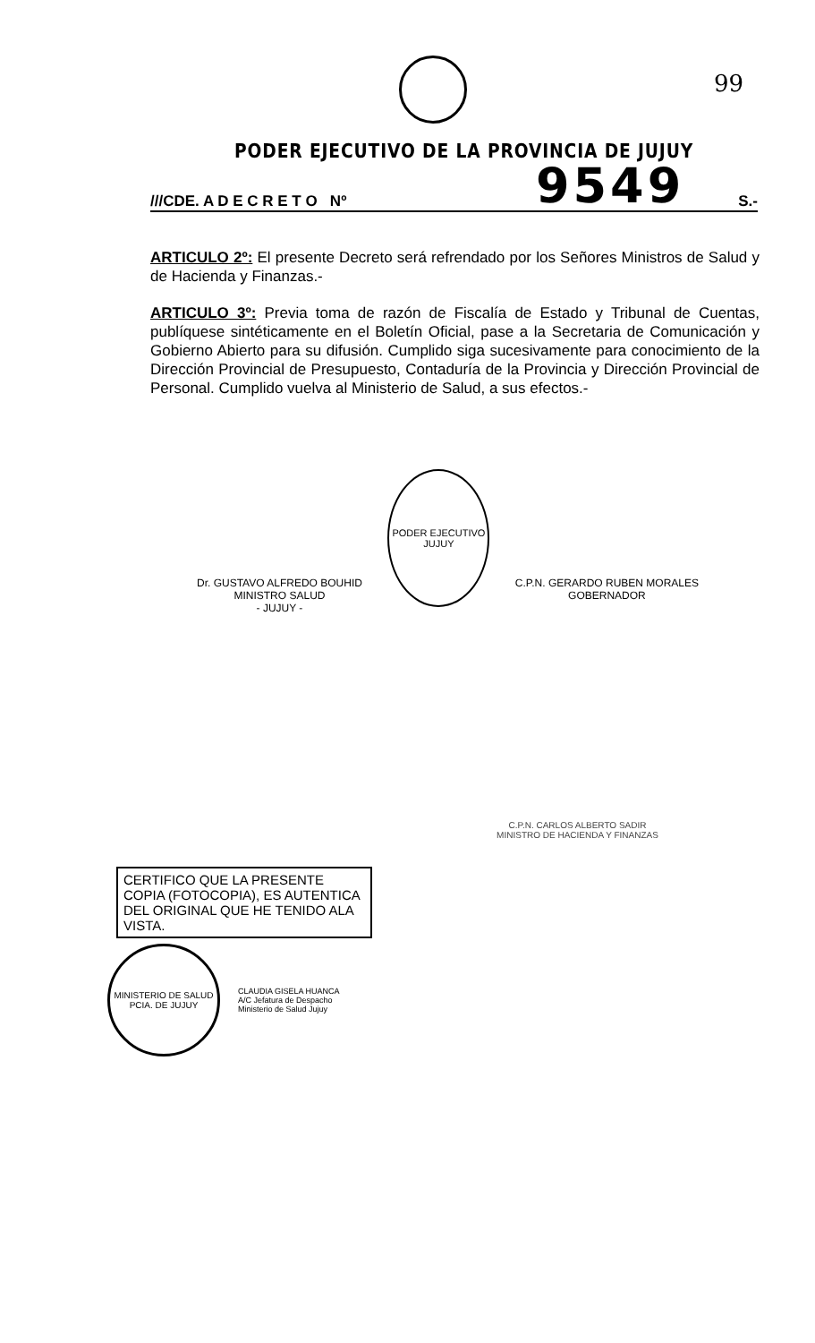99
PODER EJECUTIVO DE LA PROVINCIA DE JUJUY
///CDE. A D E C R E T O Nº 9549 S.-
ARTICULO 2º: El presente Decreto será refrendado por los Señores Ministros de Salud y de Hacienda y Finanzas.-
ARTICULO 3º: Previa toma de razón de Fiscalía de Estado y Tribunal de Cuentas, publíquese sintéticamente en el Boletín Oficial, pase a la Secretaria de Comunicación y Gobierno Abierto para su difusión. Cumplido siga sucesivamente para conocimiento de la Dirección Provincial de Presupuesto, Contaduría de la Provincia y Dirección Provincial de Personal. Cumplido vuelva al Ministerio de Salud, a sus efectos.-
Dr. GUSTAVO ALFREDO BOUHID
MINISTRO SALUD
- JUJUY -
PODER EJECUTIVO
JUJUY
C.P.N. GERARDO RUBEN MORALES
GOBERNADOR
C.P.N. CARLOS ALBERTO SADIR
MINISTRO DE HACIENDA Y FINANZAS
CERTIFICO QUE LA PRESENTE COPIA (FOTOCOPIA), ES AUTENTICA DEL ORIGINAL QUE HE TENIDO ALA VISTA.
MINISTERIO DE SALUD
PCIA. DE JUJUY
CLAUDIA GISELA HUANCA
A/C Jefatura de Despacho
Ministerio de Salud Jujuy